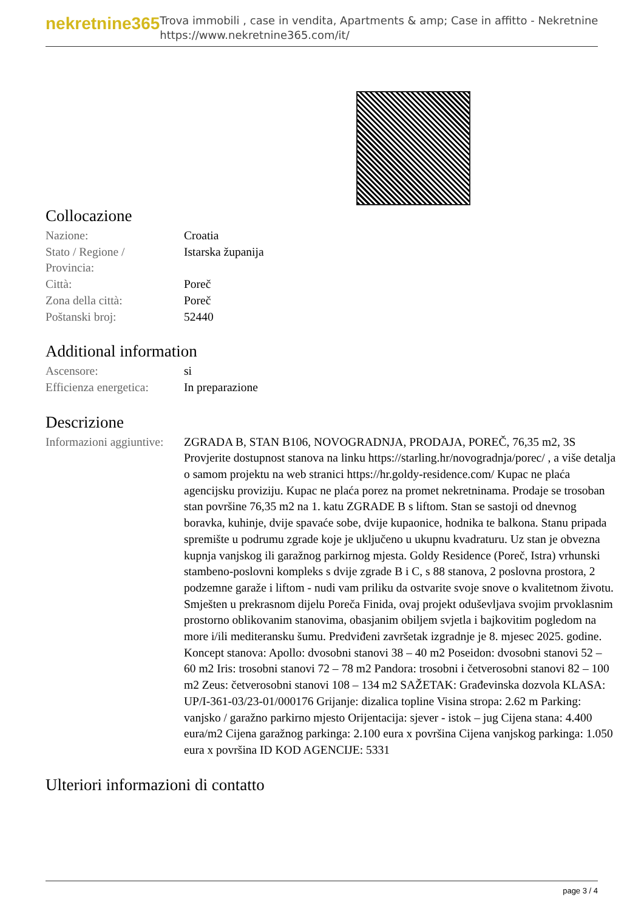nekretnine365
Trova immobili , case in vendita, Apartments & amp; Case in affitto - Nekretnine
https://www.nekretnine365.com/it/
Collocazione
| Nazione: | Croatia |
| Stato / Regione / Provincia: | Istarska županija |
| Città: | Poreč |
| Zona della città: | Poreč |
| Poštanski broj: | 52440 |
Additional information
| Ascensore: | si |
| Efficienza energetica: | In preparazione |
Descrizione
| Informazioni aggiuntive: | ZGRADA B, STAN B106, NOVOGRADNJA, PRODAJA, POREČ, 76,35 m2, 3S Provjerite dostupnost stanova na linku https://starling.hr/novogradnja/porec/ , a više detalja o samom projektu na web stranici https://hr.goldy-residence.com/ Kupac ne plaća agencijsku proviziju. Kupac ne plaća porez na promet nekretninama. Prodaje se trosoban stan površine 76,35 m2 na 1. katu ZGRADE B s liftom. Stan se sastoji od dnevnog boravka, kuhinje, dvije spavaće sobe, dvije kupaonice, hodnika te balkona. Stanu pripada spremište u podrumu zgrade koje je uključeno u ukupnu kvadraturu. Uz stan je obvezna kupnja vanjskog ili garažnog parkirnog mjesta. Goldy Residence (Poreč, Istra) vrhunski stambeno-poslovni kompleks s dvije zgrade B i C, s 88 stanova, 2 poslovna prostora, 2 podzemne garaže i liftom - nudi vam priliku da ostvarite svoje snove o kvalitetnom životu. Smješten u prekrasnom dijelu Poreča Finida, ovaj projekt oduševljava svojim prvoklasnim prostorno oblikovanim stanovima, obasjanim obiljem svjetla i bajkovitim pogledom na more i/ili mediteransku šumu. Predviđeni završetak izgradnje je 8. mjesec 2025. godine. Koncept stanova: Apollo: dvosobni stanovi 38 – 40 m2 Poseidon: dvosobni stanovi 52 – 60 m2 Iris: trosobni stanovi 72 – 78 m2 Pandora: trosobni i četverosobni stanovi 82 – 100 m2 Zeus: četverosobni stanovi 108 – 134 m2 SAŽETAK: Građevinska dozvola KLASA: UP/I-361-03/23-01/000176 Grijanje: dizalica topline Visina stropa: 2.62 m Parking: vanjsko / garažno parkirno mjesto Orijentacija: sjever - istok – jug Cijena stana: 4.400 eura/m2 Cijena garažnog parkinga: 2.100 eura x površina Cijena vanjskog parkinga: 1.050 eura x površina ID KOD AGENCIJE: 5331 |
Ulteriori informazioni di contatto
page 3 / 4